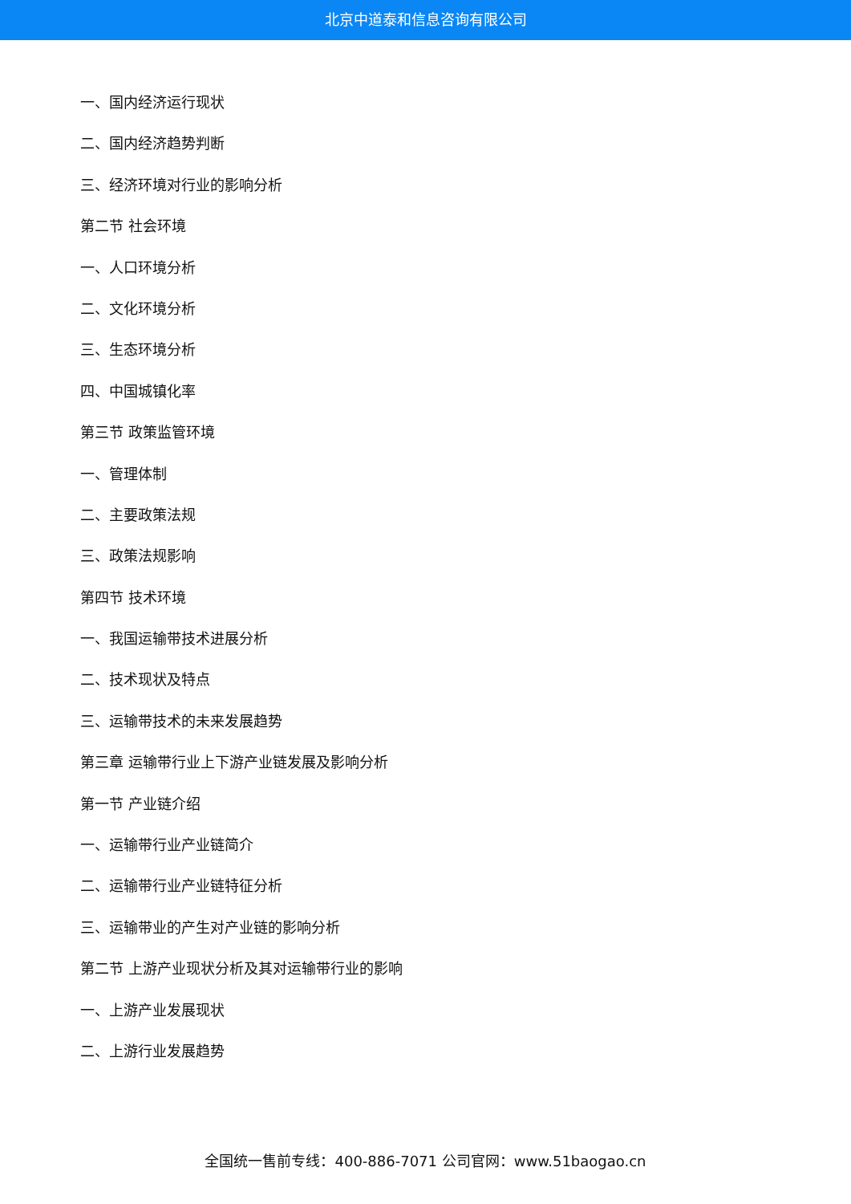北京中道泰和信息咨询有限公司
一、国内经济运行现状
二、国内经济趋势判断
三、经济环境对行业的影响分析
第二节 社会环境
一、人口环境分析
二、文化环境分析
三、生态环境分析
四、中国城镇化率
第三节 政策监管环境
一、管理体制
二、主要政策法规
三、政策法规影响
第四节 技术环境
一、我国运输带技术进展分析
二、技术现状及特点
三、运输带技术的未来发展趋势
第三章 运输带行业上下游产业链发展及影响分析
第一节 产业链介绍
一、运输带行业产业链简介
二、运输带行业产业链特征分析
三、运输带业的产生对产业链的影响分析
第二节 上游产业现状分析及其对运输带行业的影响
一、上游产业发展现状
二、上游行业发展趋势
全国统一售前专线：400-886-7071 公司官网：www.51baogao.cn